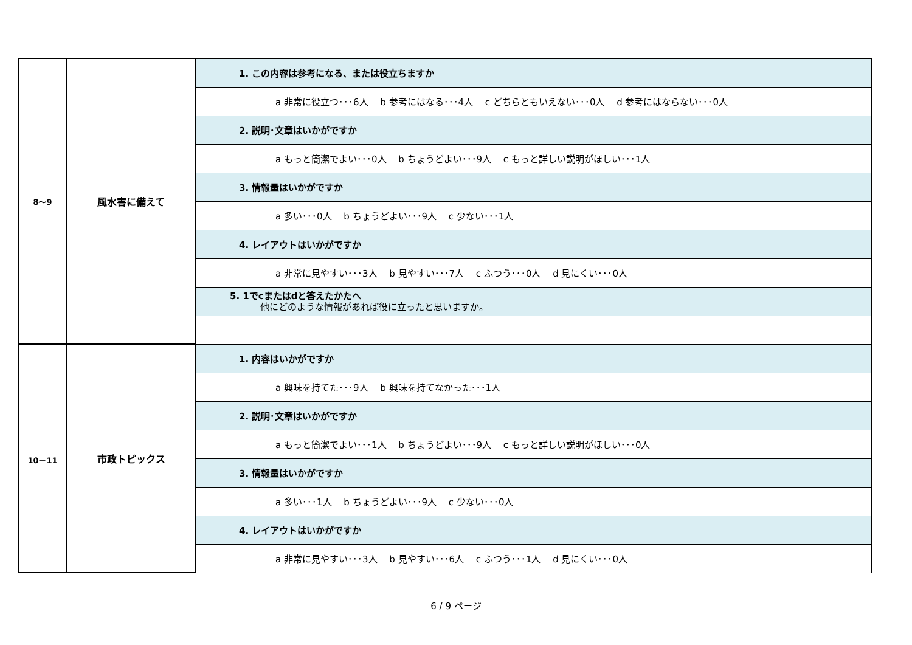| 8～9 | 風水害に備えて | 1. この内容は参考になる、または役立ちますか |
| | | a 非常に役立つ･･･6人 b 参考にはなる･･･4人 c どちらともいえない･･･0人 d 参考にはならない･･･0人 |
| | | 2. 説明･文章はいかがですか |
| | | a もっと簡潔でよい･･･0人 b ちょうどよい･･･9人 c もっと詳しい説明がほしい･･･1人 |
| | | 3. 情報量はいかがですか |
| | | a 多い･･･0人 b ちょうどよい･･･9人 c 少ない･･･1人 |
| | | 4. レイアウトはいかがですか |
| | | a 非常に見やすい･･･3人 b 見やすい･･･7人 c ふつう･･･0人 d 見にくい･･･0人 |
| | | 5. 1でcまたはdと答えたかたへ 他にどのような情報があれば役に立ったと思いますか。 |
| 10－11 | 市政トピックス | 1. 内容はいかがですか |
| | | a 興味を持てた･･･9人 b 興味を持てなかった･･･1人 |
| | | 2. 説明･文章はいかがですか |
| | | a もっと簡潔でよい･･･1人 b ちょうどよい･･･9人 c もっと詳しい説明がほしい･･･0人 |
| | | 3. 情報量はいかがですか |
| | | a 多い･･･1人 b ちょうどよい･･･9人 c 少ない･･･0人 |
| | | 4. レイアウトはいかがですか |
| | | a 非常に見やすい･･･3人 b 見やすい･･･6人 c ふつう･･･1人 d 見にくい･･･0人 |
6 / 9 ページ